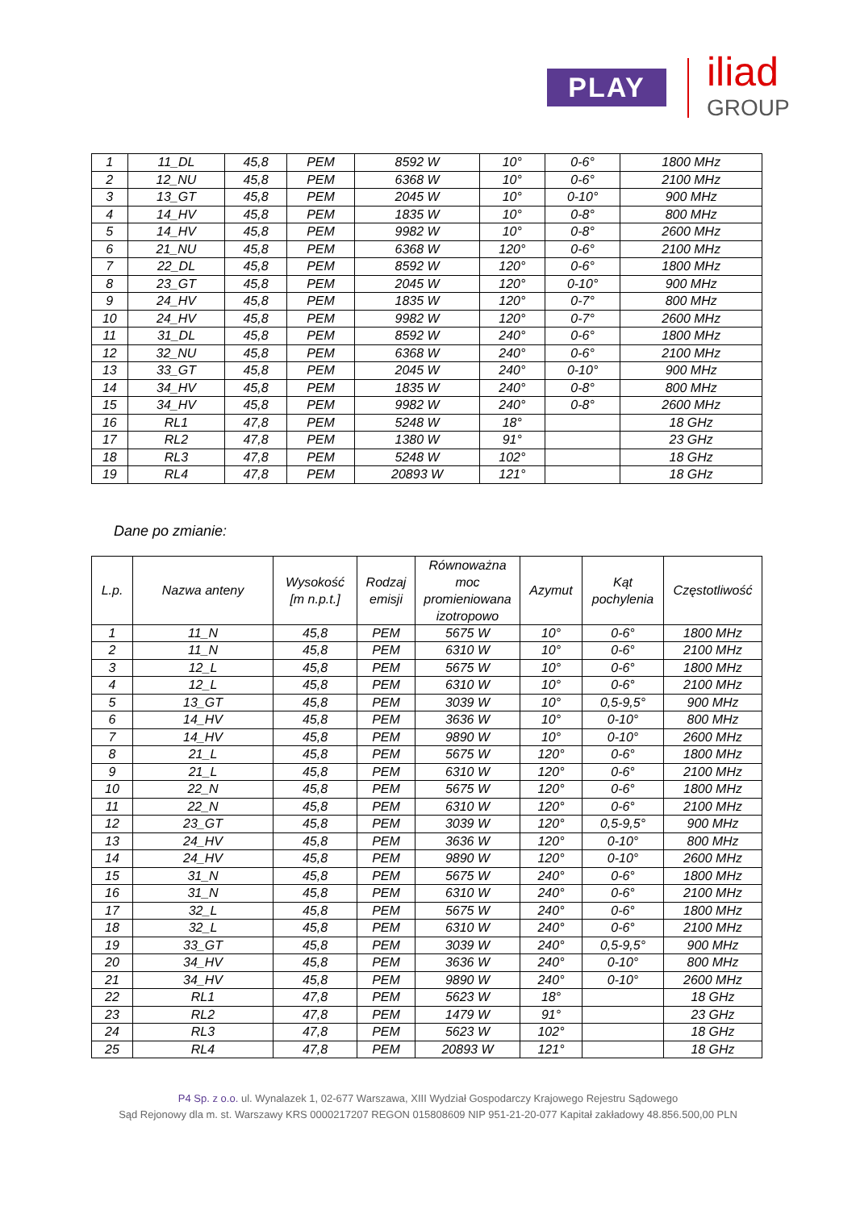PLAY iliad
GROUP
| 1 | 11_DL | 45,8 | PEM | 8592 W | 10° | 0-6° | 1800 MHz |
| 2 | 12_NU | 45,8 | PEM | 6368 W | 10° | 0-6° | 2100 MHz |
| 3 | 13_GT | 45,8 | PEM | 2045 W | 10° | 0-10° | 900 MHz |
| 4 | 14_HV | 45,8 | PEM | 1835 W | 10° | 0-8° | 800 MHz |
| 5 | 14_HV | 45,8 | PEM | 9982 W | 10° | 0-8° | 2600 MHz |
| 6 | 21_NU | 45,8 | PEM | 6368 W | 120° | 0-6° | 2100 MHz |
| 7 | 22_DL | 45,8 | PEM | 8592 W | 120° | 0-6° | 1800 MHz |
| 8 | 23_GT | 45,8 | PEM | 2045 W | 120° | 0-10° | 900 MHz |
| 9 | 24_HV | 45,8 | PEM | 1835 W | 120° | 0-7° | 800 MHz |
| 10 | 24_HV | 45,8 | PEM | 9982 W | 120° | 0-7° | 2600 MHz |
| 11 | 31_DL | 45,8 | PEM | 8592 W | 240° | 0-6° | 1800 MHz |
| 12 | 32_NU | 45,8 | PEM | 6368 W | 240° | 0-6° | 2100 MHz |
| 13 | 33_GT | 45,8 | PEM | 2045 W | 240° | 0-10° | 900 MHz |
| 14 | 34_HV | 45,8 | PEM | 1835 W | 240° | 0-8° | 800 MHz |
| 15 | 34_HV | 45,8 | PEM | 9982 W | 240° | 0-8° | 2600 MHz |
| 16 | RL1 | 47,8 | PEM | 5248 W | 18° | | 18 GHz |
| 17 | RL2 | 47,8 | PEM | 1380 W | 91° | | 23 GHz |
| 18 | RL3 | 47,8 | PEM | 5248 W | 102° | | 18 GHz |
| 19 | RL4 | 47,8 | PEM | 20893 W | 121° | | 18 GHz |
Dane po zmianie:
| L.p. | Nazwa anteny | Wysokość [m n.p.t.] | Rodzaj emisji | Równoważna moc promieniowana izotropowo | Azymut | Kąt pochylenia | Częstotliwość |
| --- | --- | --- | --- | --- | --- | --- | --- |
| 1 | 11_N | 45,8 | PEM | 5675 W | 10° | 0-6° | 1800 MHz |
| 2 | 11_N | 45,8 | PEM | 6310 W | 10° | 0-6° | 2100 MHz |
| 3 | 12_L | 45,8 | PEM | 5675 W | 10° | 0-6° | 1800 MHz |
| 4 | 12_L | 45,8 | PEM | 6310 W | 10° | 0-6° | 2100 MHz |
| 5 | 13_GT | 45,8 | PEM | 3039 W | 10° | 0,5-9,5° | 900 MHz |
| 6 | 14_HV | 45,8 | PEM | 3636 W | 10° | 0-10° | 800 MHz |
| 7 | 14_HV | 45,8 | PEM | 9890 W | 10° | 0-10° | 2600 MHz |
| 8 | 21_L | 45,8 | PEM | 5675 W | 120° | 0-6° | 1800 MHz |
| 9 | 21_L | 45,8 | PEM | 6310 W | 120° | 0-6° | 2100 MHz |
| 10 | 22_N | 45,8 | PEM | 5675 W | 120° | 0-6° | 1800 MHz |
| 11 | 22_N | 45,8 | PEM | 6310 W | 120° | 0-6° | 2100 MHz |
| 12 | 23_GT | 45,8 | PEM | 3039 W | 120° | 0,5-9,5° | 900 MHz |
| 13 | 24_HV | 45,8 | PEM | 3636 W | 120° | 0-10° | 800 MHz |
| 14 | 24_HV | 45,8 | PEM | 9890 W | 120° | 0-10° | 2600 MHz |
| 15 | 31_N | 45,8 | PEM | 5675 W | 240° | 0-6° | 1800 MHz |
| 16 | 31_N | 45,8 | PEM | 6310 W | 240° | 0-6° | 2100 MHz |
| 17 | 32_L | 45,8 | PEM | 5675 W | 240° | 0-6° | 1800 MHz |
| 18 | 32_L | 45,8 | PEM | 6310 W | 240° | 0-6° | 2100 MHz |
| 19 | 33_GT | 45,8 | PEM | 3039 W | 240° | 0,5-9,5° | 900 MHz |
| 20 | 34_HV | 45,8 | PEM | 3636 W | 240° | 0-10° | 800 MHz |
| 21 | 34_HV | 45,8 | PEM | 9890 W | 240° | 0-10° | 2600 MHz |
| 22 | RL1 | 47,8 | PEM | 5623 W | 18° | | 18 GHz |
| 23 | RL2 | 47,8 | PEM | 1479 W | 91° | | 23 GHz |
| 24 | RL3 | 47,8 | PEM | 5623 W | 102° | | 18 GHz |
| 25 | RL4 | 47,8 | PEM | 20893 W | 121° | | 18 GHz |
P4 Sp. z o.o. ul. Wynalazek 1, 02-677 Warszawa, XIII Wydział Gospodarczy Krajowego Rejestru Sądowego
Sąd Rejonowy dla m. st. Warszawy KRS 0000217207 REGON 015808609 NIP 951-21-20-077 Kapitał zakładowy 48.856.500,00 PLN